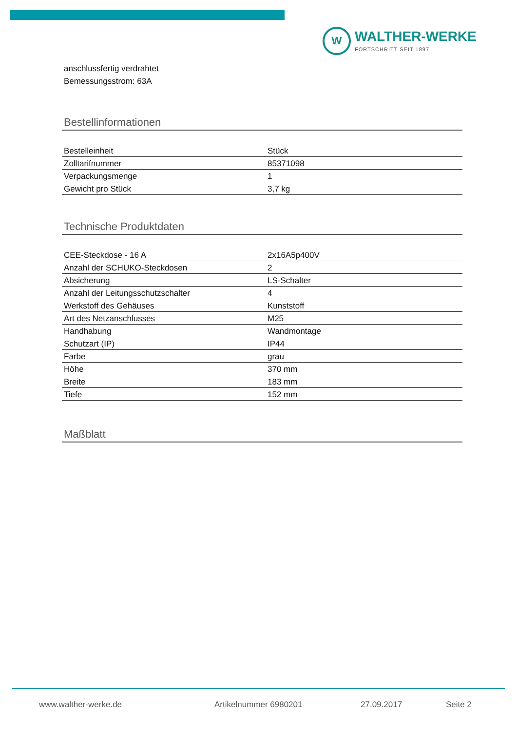W
WALTHER-WERKE
FORTSCHRITT SEIT 1897
anschlussfertig verdrahtet
Bemessungsstrom: 63A
Bestellinformationen
| Bestelleinheit | Stück |
| Zolltarifnummer | 85371098 |
| Verpackungsmenge | 1 |
| Gewicht pro Stück | 3,7 kg |
Technische Produktdaten
| CEE-Steckdose - 16 A | 2x16A5p400V |
| Anzahl der SCHUKO-Steckdosen | 2 |
| Absicherung | LS-Schalter |
| Anzahl der Leitungsschutzschalter | 4 |
| Werkstoff des Gehäuses | Kunststoff |
| Art des Netzanschlusses | M25 |
| Handhabung | Wandmontage |
| Schutzart (IP) | IP44 |
| Farbe | grau |
| Höhe | 370 mm |
| Breite | 183 mm |
| Tiefe | 152 mm |
Maßblatt
www.walther-werke.de Artikelnummer 6980201 27.09.2017 Seite 2